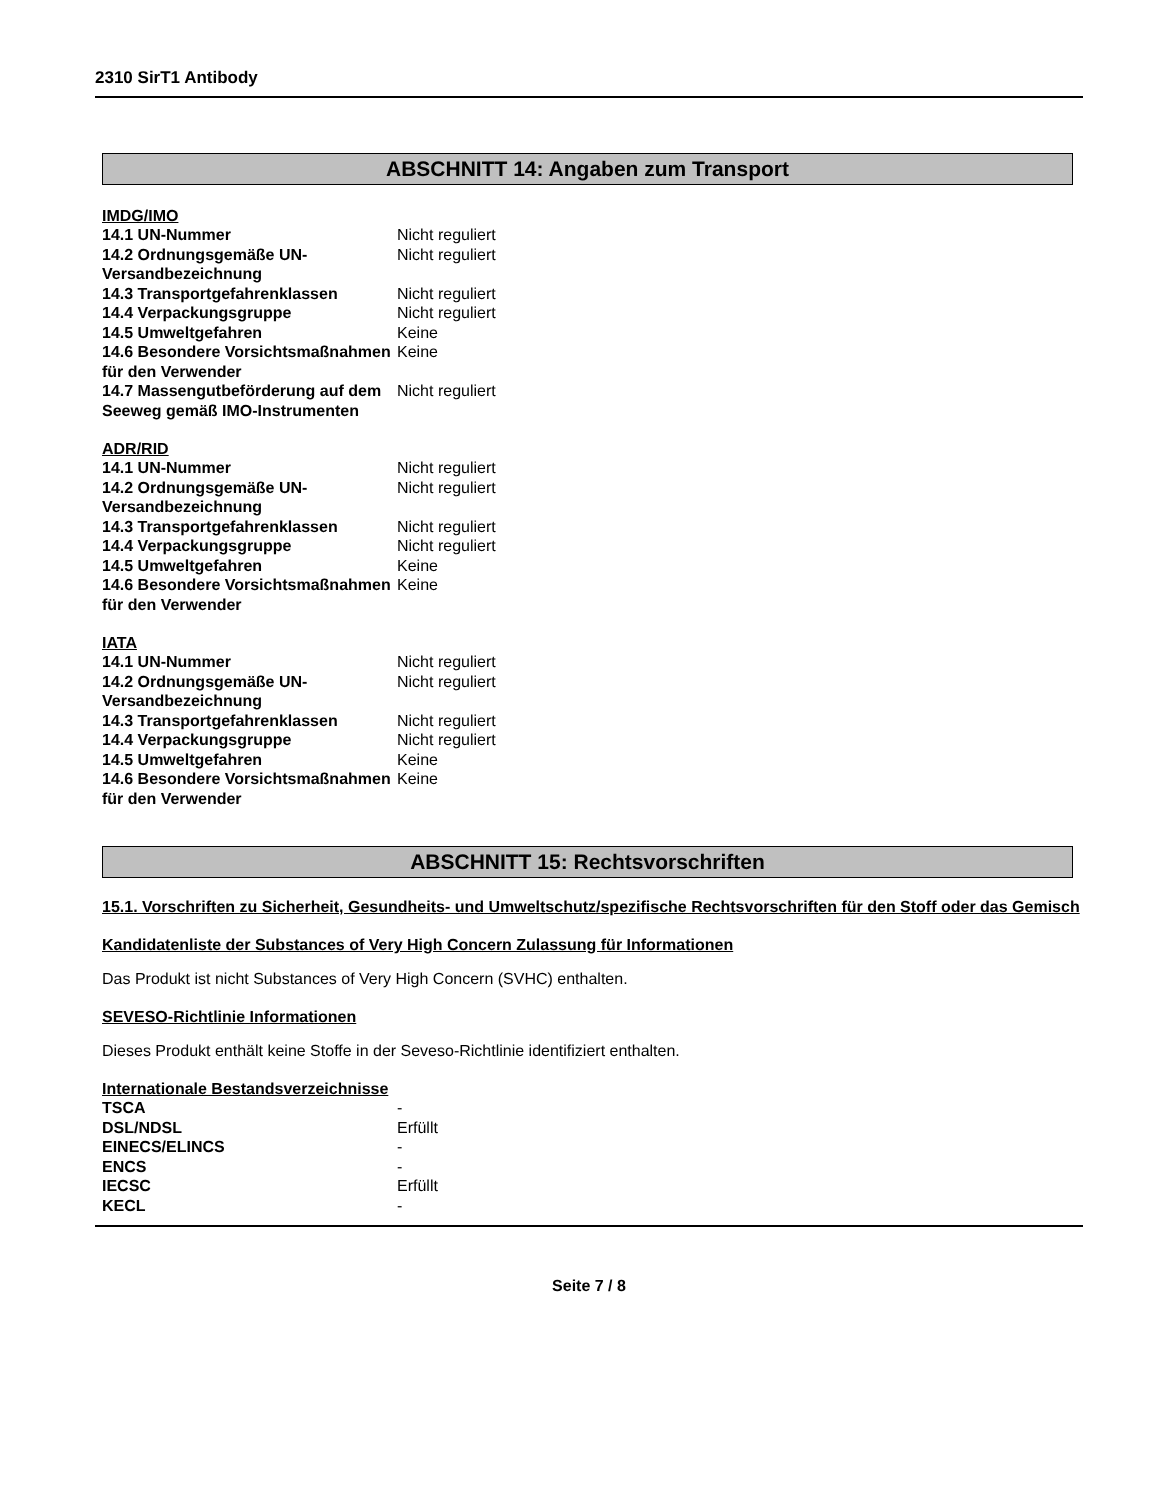2310 SirT1 Antibody
ABSCHNITT 14: Angaben zum Transport
IMDG/IMO
| 14.1 UN-Nummer | Nicht reguliert |
| 14.2 Ordnungsgemäße UN-Versandbezeichnung | Nicht reguliert |
| 14.3 Transportgefahrenklassen | Nicht reguliert |
| 14.4 Verpackungsgruppe | Nicht reguliert |
| 14.5 Umweltgefahren | Keine |
| 14.6 Besondere Vorsichtsmaßnahmen für den Verwender | Keine |
| 14.7 Massengutbeförderung auf dem Seeweg gemäß IMO-Instrumenten | Nicht reguliert |
ADR/RID
| 14.1 UN-Nummer | Nicht reguliert |
| 14.2 Ordnungsgemäße UN-Versandbezeichnung | Nicht reguliert |
| 14.3 Transportgefahrenklassen | Nicht reguliert |
| 14.4 Verpackungsgruppe | Nicht reguliert |
| 14.5 Umweltgefahren | Keine |
| 14.6 Besondere Vorsichtsmaßnahmen für den Verwender | Keine |
IATA
| 14.1 UN-Nummer | Nicht reguliert |
| 14.2 Ordnungsgemäße UN-Versandbezeichnung | Nicht reguliert |
| 14.3 Transportgefahrenklassen | Nicht reguliert |
| 14.4 Verpackungsgruppe | Nicht reguliert |
| 14.5 Umweltgefahren | Keine |
| 14.6 Besondere Vorsichtsmaßnahmen für den Verwender | Keine |
ABSCHNITT 15: Rechtsvorschriften
15.1. Vorschriften zu Sicherheit, Gesundheits- und Umweltschutz/spezifische Rechtsvorschriften für den Stoff oder das Gemisch
Kandidatenliste der Substances of Very High Concern Zulassung für Informationen
Das Produkt ist nicht Substances of Very High Concern (SVHC) enthalten.
SEVESO-Richtlinie Informationen
Dieses Produkt enthält keine Stoffe in der Seveso-Richtlinie identifiziert enthalten.
Internationale Bestandsverzeichnisse
| TSCA | - |
| DSL/NDSL | Erfüllt |
| EINECS/ELINCS | - |
| ENCS | - |
| IECSC | Erfüllt |
| KECL | - |
Seite 7 / 8